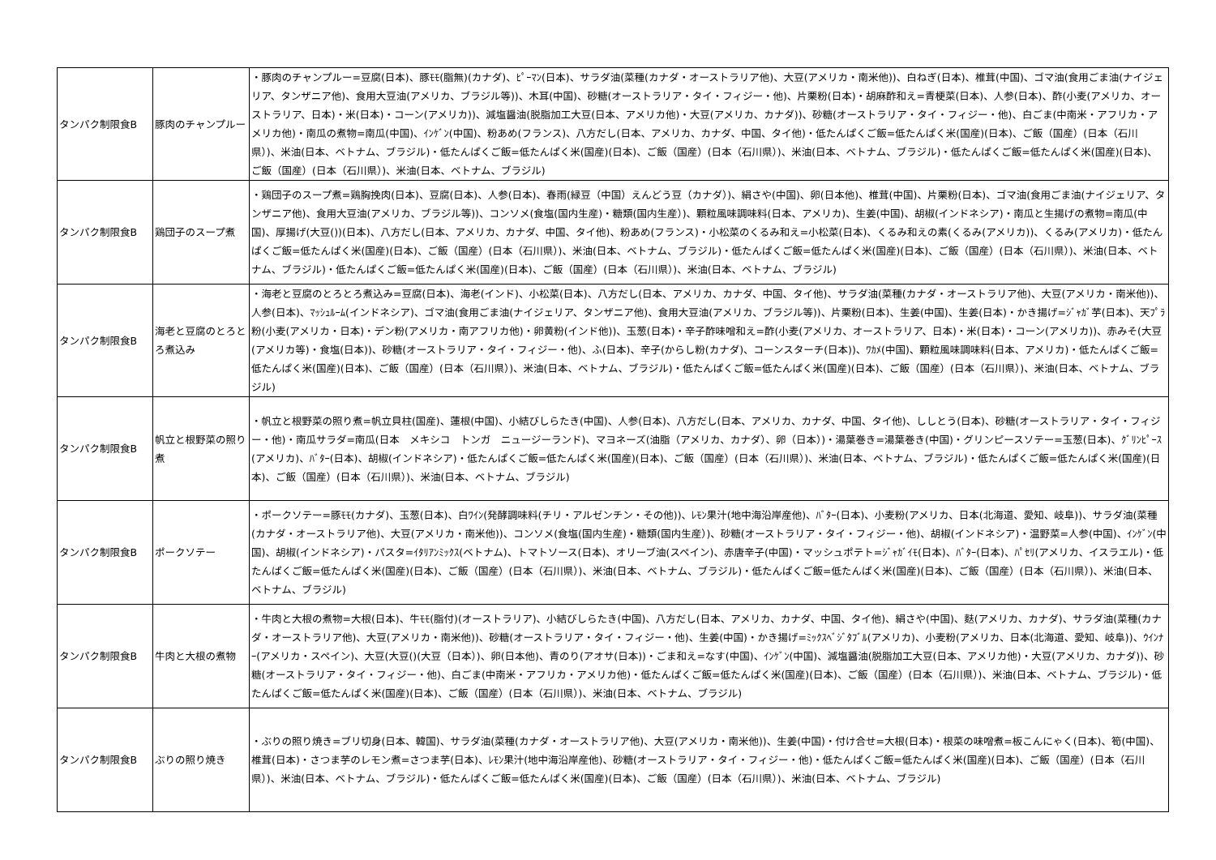| タンパク制限食B | 豚肉のチャンプルー | ・豚肉のチャンプルー=豆腐(日本)、豚ﾓﾓ(脂無)(カナダ)、ﾋﾟｰﾏﾝ(日本)、サラダ油(菜種(カナダ・オーストラリア他)、大豆(アメリカ・南米他))、白ねぎ(日本)、椎茸(中国)、ゴマ油(食用ごま油(ナイジェリア、タンザニア他)、食用大豆油(アメリカ、ブラジル等))、木耳(中国)、砂糖(オーストラリア・タイ・フィジー・他)、片栗粉(日本)・胡麻酢和え=青梗菜(日本)、人参(日本)、酢(小麦(アメリカ、オーストラリア、日本)・米(日本)・コーン(アメリカ))、減塩醤油(脱脂加工大豆(日本、アメリカ他)・大豆(アメリカ、カナダ))、砂糖(オーストラリア・タイ・フィジー・他)、白ごま(中南米・アフリカ・アメリカ他)・南瓜の煮物=南瓜(中国)、ｲﾝｹﾞﾝ(中国)、粉あめ(フランス)、八方だし(日本、アメリカ、カナダ、中国、タイ他)・低たんぱくご飯=低たんぱく米(国産)(日本)、ご飯（国産）(日本（石川県）)、米油(日本、ベトナム、ブラジル)・低たんぱくご飯=低たんぱく米(国産)(日本)、ご飯（国産）(日本（石川県）)、米油(日本、ベトナム、ブラジル)・低たんぱくご飯=低たんぱく米(国産)(日本)、ご飯（国産）(日本（石川県）)、米油(日本、ベトナム、ブラジル) |
| タンパク制限食B | 鶏団子のスープ煮 | ・鶏団子のスープ煮=鶏胸挽肉(日本)、豆腐(日本)、人参(日本)、春雨(緑豆（中国）えんどう豆（カナダ）)、絹さや(中国)、卵(日本他)、椎茸(中国)、片栗粉(日本)、ゴマ油(食用ごま油(ナイジェリア、タンザニア他)、食用大豆油(アメリカ、ブラジル等))、コンソメ(食塩(国内生産)・糖類(国内生産）)、顆粒風味調味料(日本、アメリカ)、生姜(中国)、胡椒(インドネシア)・南瓜と生揚げの煮物=南瓜(中国)、厚揚げ(大豆())(日本)、八方だし(日本、アメリカ、カナダ、中国、タイ他)、粉あめ(フランス)・小松菜のくるみ和え=小松菜(日本)、くるみ和えの素(くるみ(アメリカ))、くるみ(アメリカ)・低たんぱくご飯=低たんぱく米(国産)(日本)、ご飯（国産）(日本（石川県）)、米油(日本、ベトナム、ブラジル)・低たんぱくご飯=低たんぱく米(国産)(日本)、ご飯（国産）(日本（石川県）)、米油(日本、ベトナム、ブラジル)・低たんぱくご飯=低たんぱく米(国産)(日本)、ご飯（国産）(日本（石川県）)、米油(日本、ベトナム、ブラジル) |
| タンパク制限食B | 海老と豆腐のとろとろ煮込み | ・海老と豆腐のとろとろ煮込み=豆腐(日本)、海老(インド)、小松菜(日本)、八方だし(日本、アメリカ、カナダ、中国、タイ他)、サラダ油(菜種(カナダ・オーストラリア他)、大豆(アメリカ・南米他))、人参(日本)、ﾏｯｼｭﾙｰﾑ(インドネシア)、ゴマ油(食用ごま油(ナイジェリア、タンザニア他)、食用大豆油(アメリカ、ブラジル等))、片栗粉(日本)、生姜(中国)、生姜(日本)・かき揚げ=ｼﾞｬｶﾞ芋(日本)、天ﾌﾟﾗ粉(小麦(アメリカ・日本)・デン粉(アメリカ・南アフリカ他)・卵黄粉(インド他))、玉葱(日本)・辛子酢味噌和え=酢(小麦(アメリカ、オーストラリア、日本)・米(日本)・コーン(アメリカ))、赤みそ(大豆(アメリカ等)・食塩(日本))、砂糖(オーストラリア・タイ・フィジー・他)、ふ(日本)、辛子(からし粉(カナダ)、コーンスターチ(日本))、ﾜｶﾒ(中国)、顆粒風味調味料(日本、アメリカ)・低たんぱくご飯=低たんぱく米(国産)(日本)、ご飯（国産）(日本（石川県）)、米油(日本、ベトナム、ブラジル)・低たんぱくご飯=低たんぱく米(国産)(日本)、ご飯（国産）(日本（石川県）)、米油(日本、ベトナム、ブラジル) |
| タンパク制限食B | 帆立と根野菜の照り煮 | ・帆立と根野菜の照り煮=帆立貝柱(国産)、蓮根(中国)、小結びしらたき(中国)、人参(日本)、八方だし(日本、アメリカ、カナダ、中国、タイ他)、ししとう(日本)、砂糖(オーストラリア・タイ・フィジー・他)・南瓜サラダ=南瓜(日本 メキシコ トンガ ニュージーランド)、マヨネーズ(油脂（アメリカ、カナダ）、卵（日本）)・湯葉巻き=湯葉巻き(中国)・グリンピースソテー=玉葱(日本)、ｸﾞﾘﾝﾋﾟｰｽ(アメリカ)、ﾊﾞﾀｰ(日本)、胡椒(インドネシア)・低たんぱくご飯=低たんぱく米(国産)(日本)、ご飯（国産）(日本（石川県）)、米油(日本、ベトナム、ブラジル)・低たんぱくご飯=低たんぱく米(国産)(日本)、ご飯（国産）(日本（石川県）)、米油(日本、ベトナム、ブラジル) |
| タンパク制限食B | ポークソテー | ・ポークソテー=豚ﾓﾓ(カナダ)、玉葱(日本)、白ﾜｲﾝ(発酵調味料(チリ・アルゼンチン・その他))、ﾚﾓﾝ果汁(地中海沿岸産他)、ﾊﾞﾀｰ(日本)、小麦粉(アメリカ、日本(北海道、愛知、岐阜))、サラダ油(菜種(カナダ・オーストラリア他)、大豆(アメリカ・南米他))、コンソメ(食塩(国内生産)・糖類(国内生産）)、砂糖(オーストラリア・タイ・フィジー・他)、胡椒(インドネシア)・温野菜=人参(中国)、ｲﾝｹﾞﾝ(中国)、胡椒(インドネシア)・パスタ=ｲﾀﾘｱﾝﾐｯｸｽ(ベトナム)、トマトソース(日本)、オリーブ油(スペイン)、赤唐辛子(中国)・マッシュポテト=ｼﾞｬｶﾞｲﾓ(日本)、ﾊﾞﾀｰ(日本)、ﾊﾟｾﾘ(アメリカ、イスラエル)・低たんぱくご飯=低たんぱく米(国産)(日本)、ご飯（国産）(日本（石川県）)、米油(日本、ベトナム、ブラジル)・低たんぱくご飯=低たんぱく米(国産)(日本)、ご飯（国産）(日本（石川県）)、米油(日本、ベトナム、ブラジル) |
| タンパク制限食B | 牛肉と大根の煮物 | ・牛肉と大根の煮物=大根(日本)、牛ﾓﾓ(脂付)(オーストラリア)、小結びしらたき(中国)、八方だし(日本、アメリカ、カナダ、中国、タイ他)、絹さや(中国)、麩(アメリカ、カナダ)、サラダ油(菜種(カナダ・オーストラリア他)、大豆(アメリカ・南米他))、砂糖(オーストラリア・タイ・フィジー・他)、生姜(中国)・かき揚げ=ﾐｯｸｽﾍﾞｼﾞﾀﾌﾞﾙ(アメリカ)、小麦粉(アメリカ、日本(北海道、愛知、岐阜))、ｳｲﾝﾅｰ(アメリカ・スペイン)、大豆(大豆()(大豆（日本）)、卵(日本他)、青のり(アオサ(日本))・ごま和え=なす(中国)、ｲﾝｹﾞﾝ(中国)、減塩醤油(脱脂加工大豆(日本、アメリカ他)・大豆(アメリカ、カナダ))、砂糖(オーストラリア・タイ・フィジー・他)、白ごま(中南米・アフリカ・アメリカ他)・低たんぱくご飯=低たんぱく米(国産)(日本)、ご飯（国産）(日本（石川県）)、米油(日本、ベトナム、ブラジル)・低たんぱくご飯=低たんぱく米(国産)(日本)、ご飯（国産）(日本（石川県）)、米油(日本、ベトナム、ブラジル) |
| タンパク制限食B | ぶりの照り焼き | ・ぶりの照り焼き=ブリ切身(日本、韓国)、サラダ油(菜種(カナダ・オーストラリア他)、大豆(アメリカ・南米他))、生姜(中国)・付け合せ=大根(日本)・根菜の味噌煮=板こんにゃく(日本)、筍(中国)、椎茸(日本)・さつま芋のレモン煮=さつま芋(日本)、ﾚﾓﾝ果汁(地中海沿岸産他)、砂糖(オーストラリア・タイ・フィジー・他)・低たんぱくご飯=低たんぱく米(国産)(日本)、ご飯（国産）(日本（石川県）)、米油(日本、ベトナム、ブラジル)・低たんぱくご飯=低たんぱく米(国産)(日本)、ご飯（国産）(日本（石川県）)、米油(日本、ベトナム、ブラジル) |